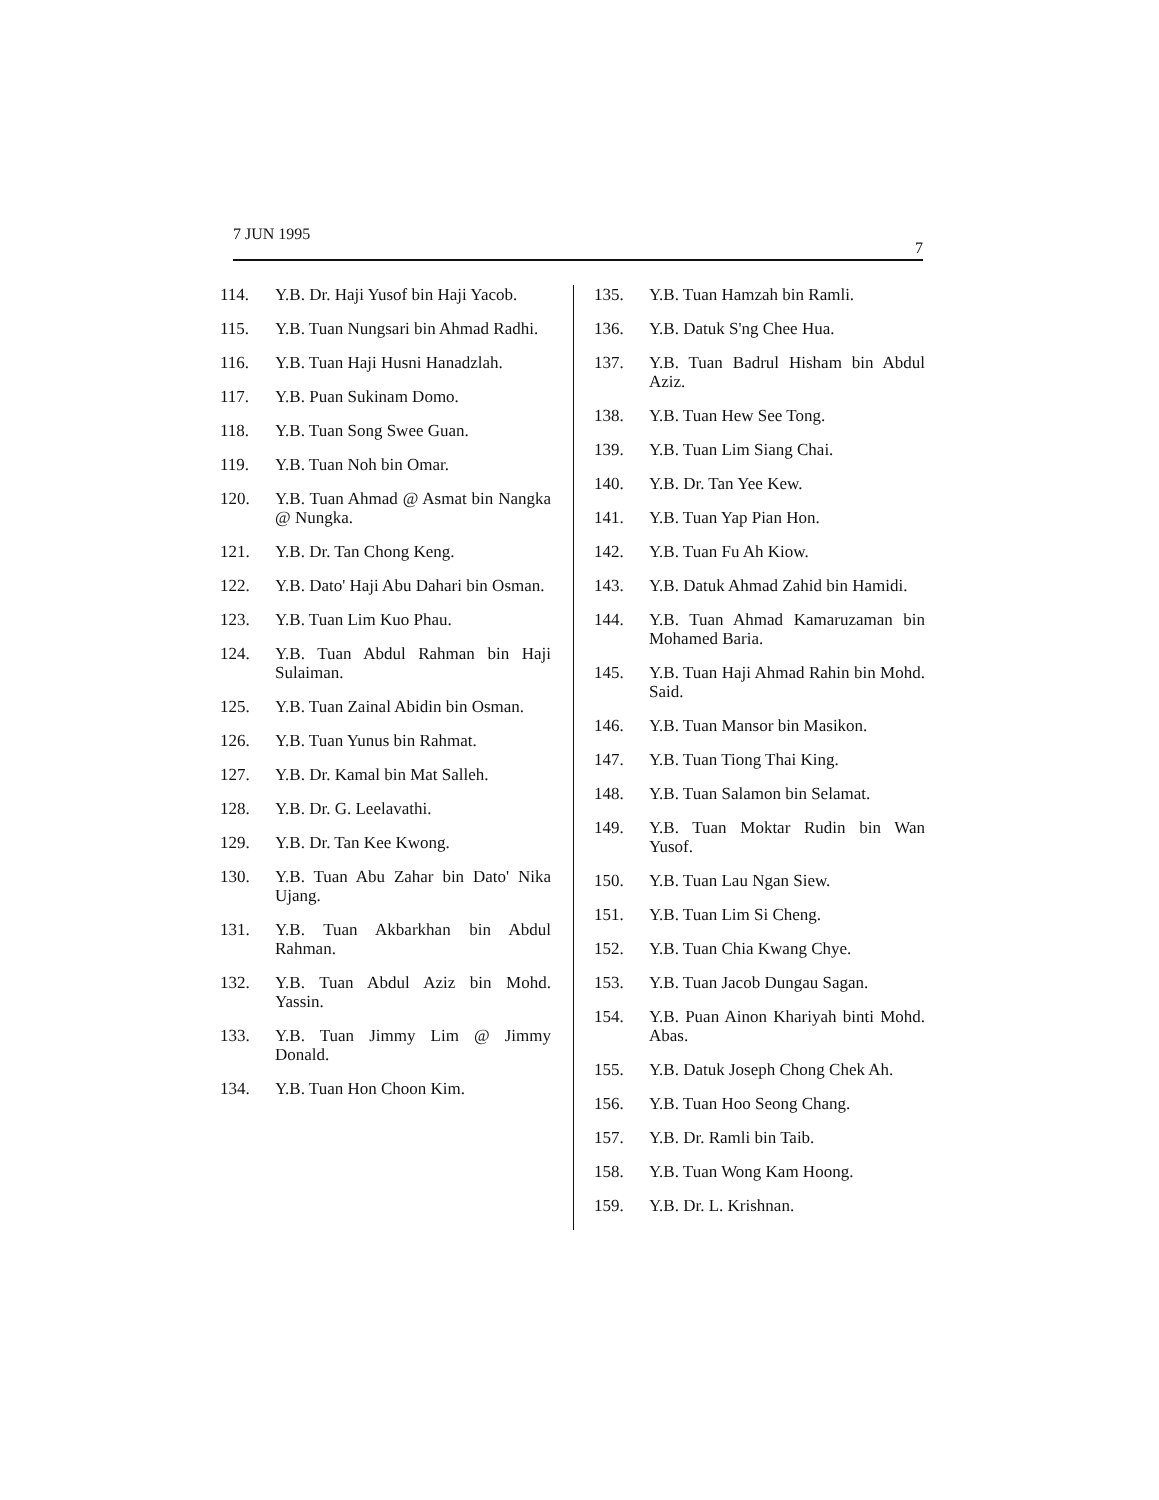7 JUN 1995
7
114. Y.B. Dr. Haji Yusof bin Haji Yacob.
115. Y.B. Tuan Nungsari bin Ahmad Radhi.
116. Y.B. Tuan Haji Husni Hanadzlah.
117. Y.B. Puan Sukinam Domo.
118. Y.B. Tuan Song Swee Guan.
119. Y.B. Tuan Noh bin Omar.
120. Y.B. Tuan Ahmad @ Asmat bin Nangka @ Nungka.
121. Y.B. Dr. Tan Chong Keng.
122. Y.B. Dato' Haji Abu Dahari bin Osman.
123. Y.B. Tuan Lim Kuo Phau.
124. Y.B. Tuan Abdul Rahman bin Haji Sulaiman.
125. Y.B. Tuan Zainal Abidin bin Osman.
126. Y.B. Tuan Yunus bin Rahmat.
127. Y.B. Dr. Kamal bin Mat Salleh.
128. Y.B. Dr. G. Leelavathi.
129. Y.B. Dr. Tan Kee Kwong.
130. Y.B. Tuan Abu Zahar bin Dato' Nika Ujang.
131. Y.B. Tuan Akbarkhan bin Abdul Rahman.
132. Y.B. Tuan Abdul Aziz bin Mohd. Yassin.
133. Y.B. Tuan Jimmy Lim @ Jimmy Donald.
134. Y.B. Tuan Hon Choon Kim.
135. Y.B. Tuan Hamzah bin Ramli.
136. Y.B. Datuk S'ng Chee Hua.
137. Y.B. Tuan Badrul Hisham bin Abdul Aziz.
138. Y.B. Tuan Hew See Tong.
139. Y.B. Tuan Lim Siang Chai.
140. Y.B. Dr. Tan Yee Kew.
141. Y.B. Tuan Yap Pian Hon.
142. Y.B. Tuan Fu Ah Kiow.
143. Y.B. Datuk Ahmad Zahid bin Hamidi.
144. Y.B. Tuan Ahmad Kamaruzaman bin Mohamed Baria.
145. Y.B. Tuan Haji Ahmad Rahin bin Mohd. Said.
146. Y.B. Tuan Mansor bin Masikon.
147. Y.B. Tuan Tiong Thai King.
148. Y.B. Tuan Salamon bin Selamat.
149. Y.B. Tuan Moktar Rudin bin Wan Yusof.
150. Y.B. Tuan Lau Ngan Siew.
151. Y.B. Tuan Lim Si Cheng.
152. Y.B. Tuan Chia Kwang Chye.
153. Y.B. Tuan Jacob Dungau Sagan.
154. Y.B. Puan Ainon Khariyah binti Mohd. Abas.
155. Y.B. Datuk Joseph Chong Chek Ah.
156. Y.B. Tuan Hoo Seong Chang.
157. Y.B. Dr. Ramli bin Taib.
158. Y.B. Tuan Wong Kam Hoong.
159. Y.B. Dr. L. Krishnan.